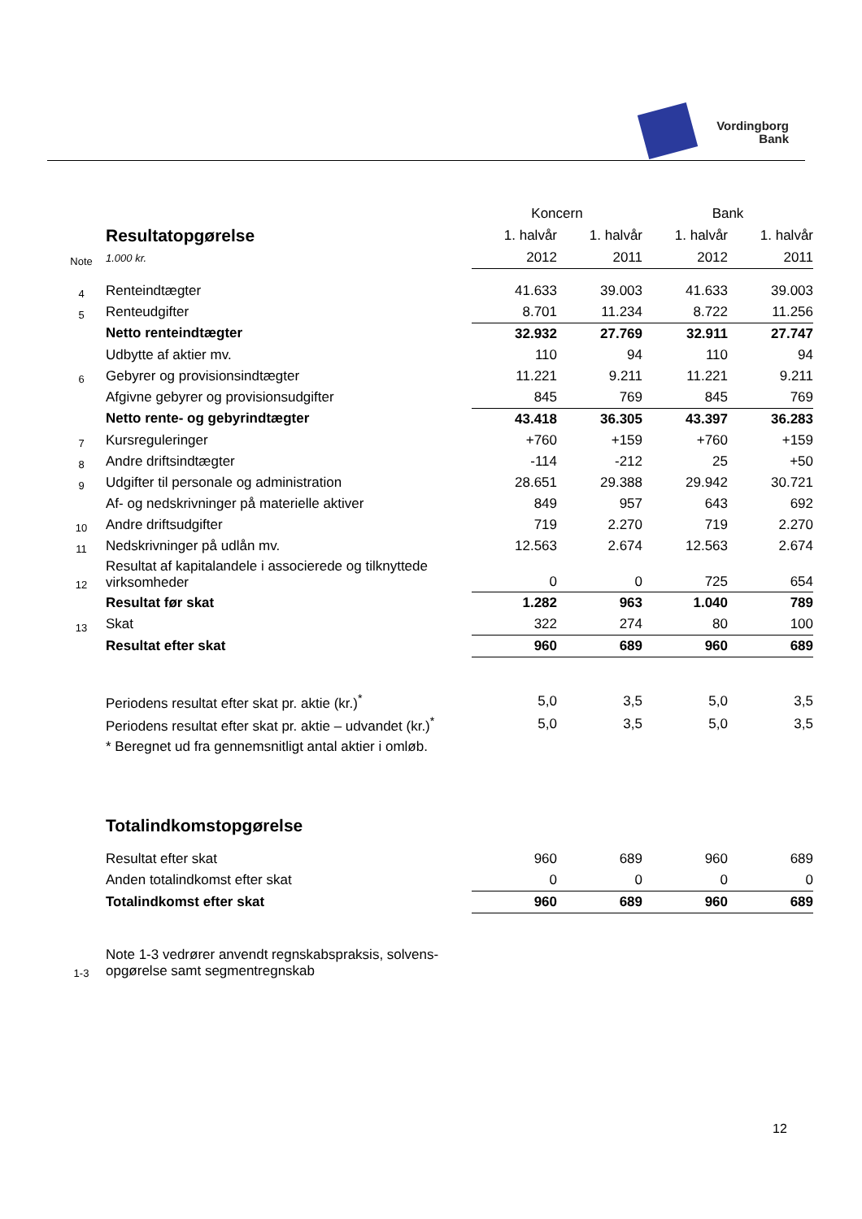Vordingborg
Bank
| | | Koncern | | Bank | |
| --- | --- | --- | --- | --- | --- |
| | Resultatopgørelse | 1. halvår | 1. halvår | 1. halvår | 1. halvår |
| Note | 1.000 kr. | 2012 | 2011 | 2012 | 2011 |
| 4 | Renteindtægter | 41.633 | 39.003 | 41.633 | 39.003 |
| 5 | Renteudgifter | 8.701 | 11.234 | 8.722 | 11.256 |
| | Netto renteindtægter | 32.932 | 27.769 | 32.911 | 27.747 |
| | Udbytte af aktier mv. | 110 | 94 | 110 | 94 |
| 6 | Gebyrer og provisionsindtægter | 11.221 | 9.211 | 11.221 | 9.211 |
| | Afgivne gebyrer og provisionsudgifter | 845 | 769 | 845 | 769 |
| | Netto rente- og gebyrindtægter | 43.418 | 36.305 | 43.397 | 36.283 |
| 7 | Kursreguleringer | +760 | +159 | +760 | +159 |
| 8 | Andre driftsindtægter | -114 | -212 | 25 | +50 |
| 9 | Udgifter til personale og administration | 28.651 | 29.388 | 29.942 | 30.721 |
| | Af- og nedskrivninger på materielle aktiver | 849 | 957 | 643 | 692 |
| 10 | Andre driftsudgifter | 719 | 2.270 | 719 | 2.270 |
| 11 | Nedskrivninger på udlån mv. | 12.563 | 2.674 | 12.563 | 2.674 |
| 12 | Resultat af kapitalandele i associerede og tilknyttede virksomheder | 0 | 0 | 725 | 654 |
| | Resultat før skat | 1.282 | 963 | 1.040 | 789 |
| 13 | Skat | 322 | 274 | 80 | 100 |
| | Resultat efter skat | 960 | 689 | 960 | 689 |
| | Periodens resultat efter skat pr. aktie (kr.)<sup>*</sup> | 5,0 | 3,5 | 5,0 | 3,5 |
| | Periodens resultat efter skat pr. aktie – udvandet (kr.)<sup>*</sup> | 5,0 | 3,5 | 5,0 | 3,5 |
| | * Beregnet ud fra gennemsnitligt antal aktier i omløb. | | | | |
| | Totalindkomstopgørelse | | | | |
| | Resultat efter skat | 960 | 689 | 960 | 689 |
| | Anden totalindkomst efter skat | 0 | 0 | 0 | 0 |
| | Totalindkomst efter skat | 960 | 689 | 960 | 689 |
| 1-3 | Note 1-3 vedrører anvendt regnskabspraksis, solvens- opgørelse samt segmentregnskab | | | | |
12